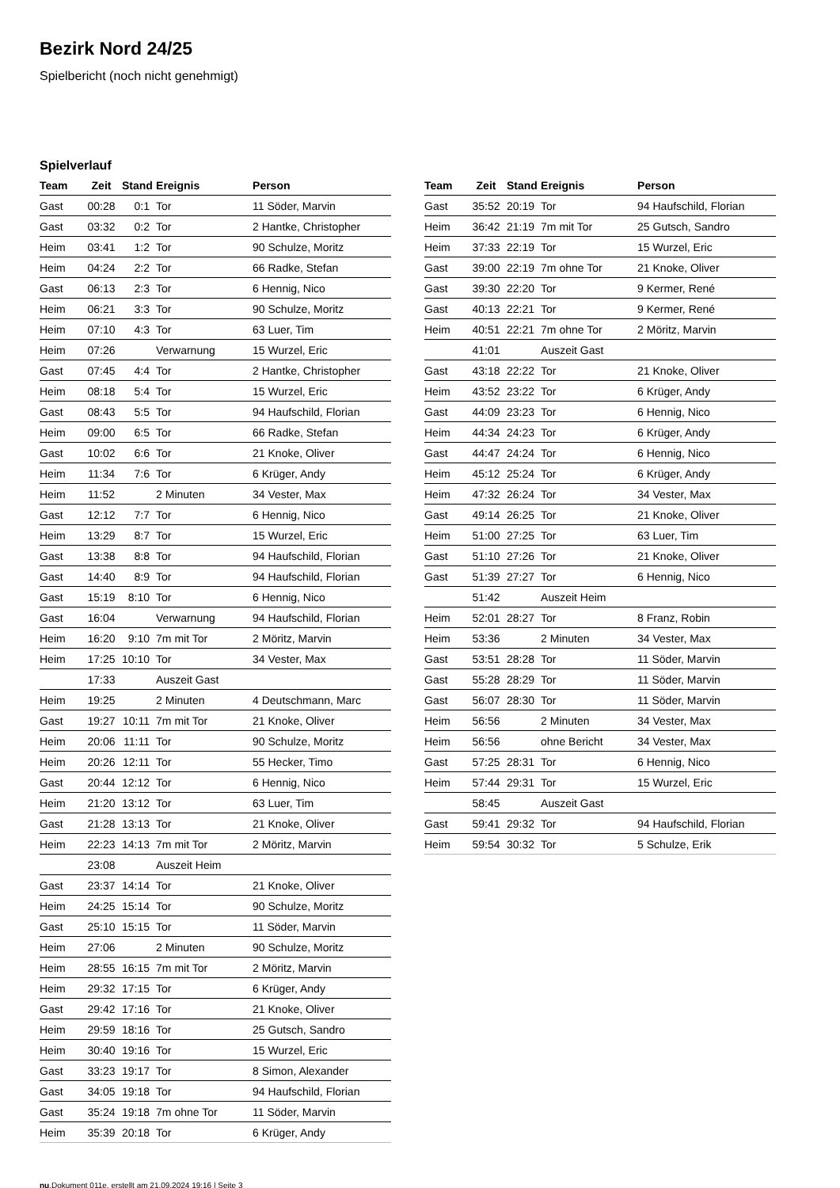Bezirk Nord 24/25
Spielbericht (noch nicht genehmigt)
Spielverlauf
| Team | Zeit | Stand | Ereignis | Person |
| --- | --- | --- | --- | --- |
| Gast | 00:28 | 0:1 | Tor | 11 Söder, Marvin |
| Gast | 03:32 | 0:2 | Tor | 2 Hantke, Christopher |
| Heim | 03:41 | 1:2 | Tor | 90 Schulze, Moritz |
| Heim | 04:24 | 2:2 | Tor | 66 Radke, Stefan |
| Gast | 06:13 | 2:3 | Tor | 6 Hennig, Nico |
| Heim | 06:21 | 3:3 | Tor | 90 Schulze, Moritz |
| Heim | 07:10 | 4:3 | Tor | 63 Luer, Tim |
| Heim | 07:26 | | Verwarnung | 15 Wurzel, Eric |
| Gast | 07:45 | 4:4 | Tor | 2 Hantke, Christopher |
| Heim | 08:18 | 5:4 | Tor | 15 Wurzel, Eric |
| Gast | 08:43 | 5:5 | Tor | 94 Haufschild, Florian |
| Heim | 09:00 | 6:5 | Tor | 66 Radke, Stefan |
| Gast | 10:02 | 6:6 | Tor | 21 Knoke, Oliver |
| Heim | 11:34 | 7:6 | Tor | 6 Krüger, Andy |
| Heim | 11:52 | | 2 Minuten | 34 Vester, Max |
| Gast | 12:12 | 7:7 | Tor | 6 Hennig, Nico |
| Heim | 13:29 | 8:7 | Tor | 15 Wurzel, Eric |
| Gast | 13:38 | 8:8 | Tor | 94 Haufschild, Florian |
| Gast | 14:40 | 8:9 | Tor | 94 Haufschild, Florian |
| Gast | 15:19 | 8:10 | Tor | 6 Hennig, Nico |
| Gast | 16:04 | | Verwarnung | 94 Haufschild, Florian |
| Heim | 16:20 | 9:10 | 7m mit Tor | 2 Möritz, Marvin |
| Heim | 17:25 | 10:10 | Tor | 34 Vester, Max |
| | 17:33 | | Auszeit Gast | |
| Heim | 19:25 | | 2 Minuten | 4 Deutschmann, Marc |
| Gast | 19:27 | 10:11 | 7m mit Tor | 21 Knoke, Oliver |
| Heim | 20:06 | 11:11 | Tor | 90 Schulze, Moritz |
| Heim | 20:26 | 12:11 | Tor | 55 Hecker, Timo |
| Gast | 20:44 | 12:12 | Tor | 6 Hennig, Nico |
| Heim | 21:20 | 13:12 | Tor | 63 Luer, Tim |
| Gast | 21:28 | 13:13 | Tor | 21 Knoke, Oliver |
| Heim | 22:23 | 14:13 | 7m mit Tor | 2 Möritz, Marvin |
| | 23:08 | | Auszeit Heim | |
| Gast | 23:37 | 14:14 | Tor | 21 Knoke, Oliver |
| Heim | 24:25 | 15:14 | Tor | 90 Schulze, Moritz |
| Gast | 25:10 | 15:15 | Tor | 11 Söder, Marvin |
| Heim | 27:06 | | 2 Minuten | 90 Schulze, Moritz |
| Heim | 28:55 | 16:15 | 7m mit Tor | 2 Möritz, Marvin |
| Heim | 29:32 | 17:15 | Tor | 6 Krüger, Andy |
| Gast | 29:42 | 17:16 | Tor | 21 Knoke, Oliver |
| Heim | 29:59 | 18:16 | Tor | 25 Gutsch, Sandro |
| Heim | 30:40 | 19:16 | Tor | 15 Wurzel, Eric |
| Gast | 33:23 | 19:17 | Tor | 8 Simon, Alexander |
| Gast | 34:05 | 19:18 | Tor | 94 Haufschild, Florian |
| Gast | 35:24 | 19:18 | 7m ohne Tor | 11 Söder, Marvin |
| Heim | 35:39 | 20:18 | Tor | 6 Krüger, Andy |
| Team | Zeit | Stand | Ereignis | Person |
| --- | --- | --- | --- | --- |
| Gast | 35:52 | 20:19 | Tor | 94 Haufschild, Florian |
| Heim | 36:42 | 21:19 | 7m mit Tor | 25 Gutsch, Sandro |
| Heim | 37:33 | 22:19 | Tor | 15 Wurzel, Eric |
| Gast | 39:00 | 22:19 | 7m ohne Tor | 21 Knoke, Oliver |
| Gast | 39:30 | 22:20 | Tor | 9 Kermer, René |
| Gast | 40:13 | 22:21 | Tor | 9 Kermer, René |
| Heim | 40:51 | 22:21 | 7m ohne Tor | 2 Möritz, Marvin |
| | 41:01 | | Auszeit Gast | |
| Gast | 43:18 | 22:22 | Tor | 21 Knoke, Oliver |
| Heim | 43:52 | 23:22 | Tor | 6 Krüger, Andy |
| Gast | 44:09 | 23:23 | Tor | 6 Hennig, Nico |
| Heim | 44:34 | 24:23 | Tor | 6 Krüger, Andy |
| Gast | 44:47 | 24:24 | Tor | 6 Hennig, Nico |
| Heim | 45:12 | 25:24 | Tor | 6 Krüger, Andy |
| Heim | 47:32 | 26:24 | Tor | 34 Vester, Max |
| Gast | 49:14 | 26:25 | Tor | 21 Knoke, Oliver |
| Heim | 51:00 | 27:25 | Tor | 63 Luer, Tim |
| Gast | 51:10 | 27:26 | Tor | 21 Knoke, Oliver |
| Gast | 51:39 | 27:27 | Tor | 6 Hennig, Nico |
| | 51:42 | | Auszeit Heim | |
| Heim | 52:01 | 28:27 | Tor | 8 Franz, Robin |
| Heim | 53:36 | | 2 Minuten | 34 Vester, Max |
| Gast | 53:51 | 28:28 | Tor | 11 Söder, Marvin |
| Gast | 55:28 | 28:29 | Tor | 11 Söder, Marvin |
| Gast | 56:07 | 28:30 | Tor | 11 Söder, Marvin |
| Heim | 56:56 | | 2 Minuten | 34 Vester, Max |
| Heim | 56:56 | | ohne Bericht | 34 Vester, Max |
| Gast | 57:25 | 28:31 | Tor | 6 Hennig, Nico |
| Heim | 57:44 | 29:31 | Tor | 15 Wurzel, Eric |
| | 58:45 | | Auszeit Gast | |
| Gast | 59:41 | 29:32 | Tor | 94 Haufschild, Florian |
| Heim | 59:54 | 30:32 | Tor | 5 Schulze, Erik |
nu.Dokument 011e, erstellt am 21.09.2024 19:16 | Seite 3